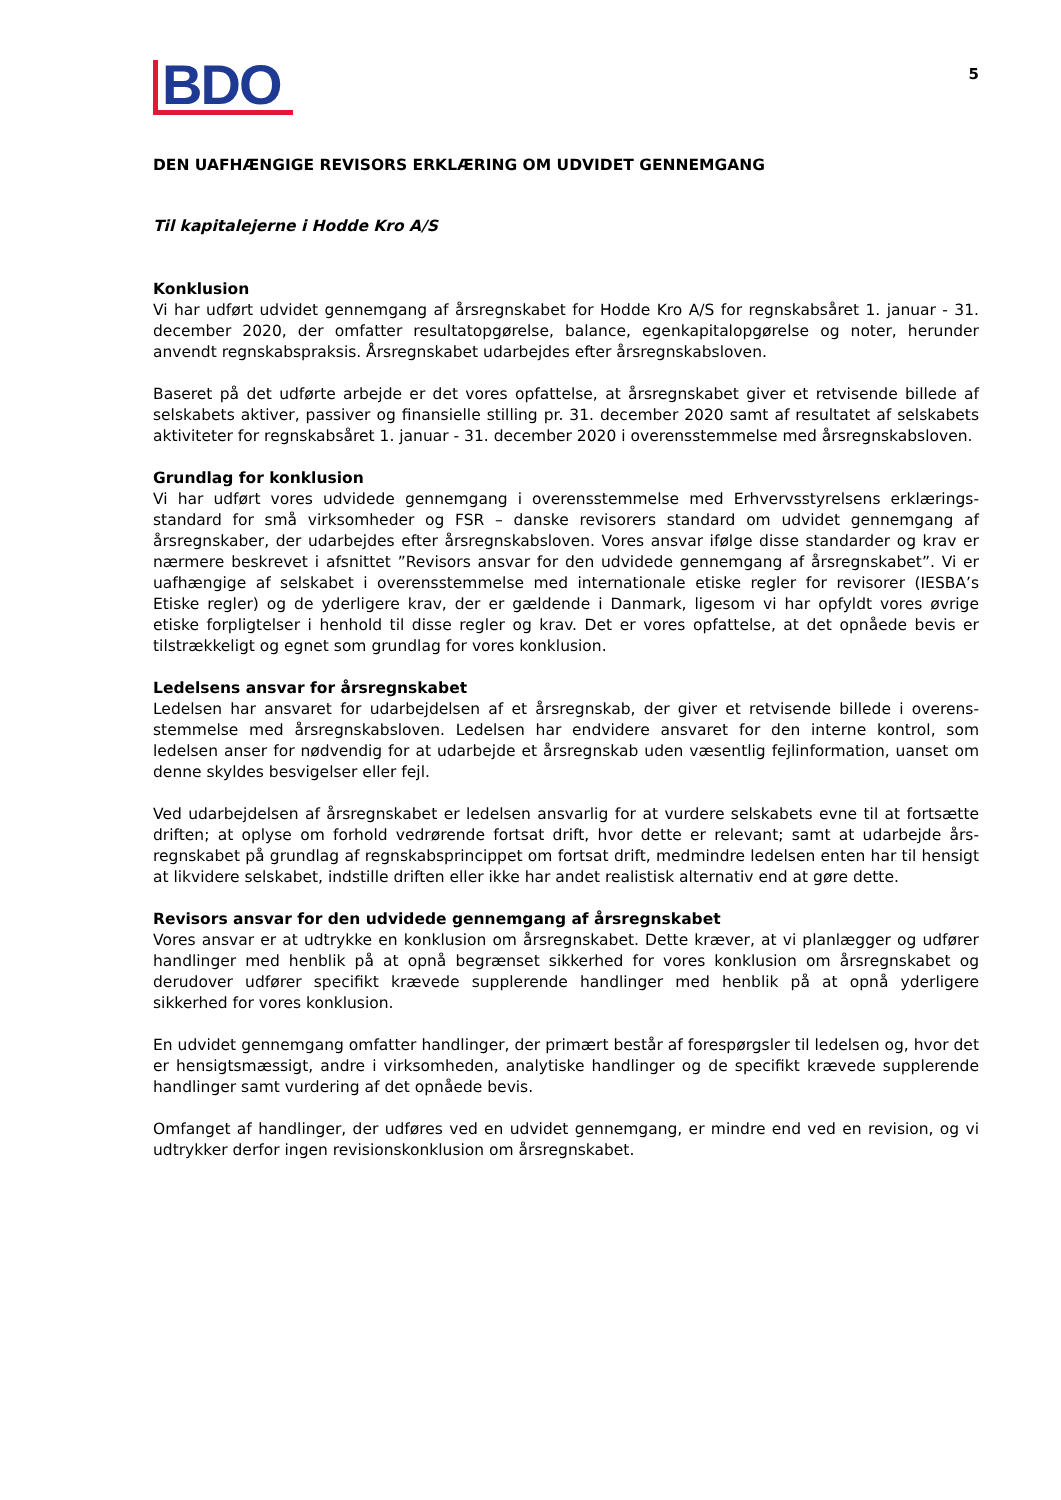BDO
5
DEN UAFHÆNGIGE REVISORS ERKLÆRING OM UDVIDET GENNEMGANG
Til kapitalejerne i Hodde Kro A/S
Konklusion
Vi har udført udvidet gennemgang af årsregnskabet for Hodde Kro A/S for regnskabsåret 1. januar - 31. december 2020, der omfatter resultatopgørelse, balance, egenkapitalopgørelse og noter, herunder anvendt regnskabspraksis. Årsregnskabet udarbejdes efter årsregnskabsloven.
Baseret på det udførte arbejde er det vores opfattelse, at årsregnskabet giver et retvisende billede af selskabets aktiver, passiver og finansielle stilling pr. 31. december 2020 samt af resultatet af selskabets aktiviteter for regnskabsåret 1. januar - 31. december 2020 i overensstemmelse med årsregnskabsloven.
Grundlag for konklusion
Vi har udført vores udvidede gennemgang i overensstemmelse med Erhvervsstyrelsens erklærings-standard for små virksomheder og FSR – danske revisorers standard om udvidet gennemgang af årsregnskaber, der udarbejdes efter årsregnskabsloven. Vores ansvar ifølge disse standarder og krav er nærmere beskrevet i afsnittet ”Revisors ansvar for den udvidede gennemgang af årsregnskabet”. Vi er uafhængige af selskabet i overensstemmelse med internationale etiske regler for revisorer (IESBA’s Etiske regler) og de yderligere krav, der er gældende i Danmark, ligesom vi har opfyldt vores øvrige etiske forpligtelser i henhold til disse regler og krav. Det er vores opfattelse, at det opnåede bevis er tilstrækkeligt og egnet som grundlag for vores konklusion.
Ledelsens ansvar for årsregnskabet
Ledelsen har ansvaret for udarbejdelsen af et årsregnskab, der giver et retvisende billede i overens-stemmelse med årsregnskabsloven. Ledelsen har endvidere ansvaret for den interne kontrol, som ledelsen anser for nødvendig for at udarbejde et årsregnskab uden væsentlig fejlinformation, uanset om denne skyldes besvigelser eller fejl.
Ved udarbejdelsen af årsregnskabet er ledelsen ansvarlig for at vurdere selskabets evne til at fortsætte driften; at oplyse om forhold vedrørende fortsat drift, hvor dette er relevant; samt at udarbejde års-regnskabet på grundlag af regnskabsprincippet om fortsat drift, medmindre ledelsen enten har til hensigt at likvidere selskabet, indstille driften eller ikke har andet realistisk alternativ end at gøre dette.
Revisors ansvar for den udvidede gennemgang af årsregnskabet
Vores ansvar er at udtrykke en konklusion om årsregnskabet. Dette kræver, at vi planlægger og udfører handlinger med henblik på at opnå begrænset sikkerhed for vores konklusion om årsregnskabet og derudover udfører specifikt krævede supplerende handlinger med henblik på at opnå yderligere sikkerhed for vores konklusion.
En udvidet gennemgang omfatter handlinger, der primært består af forespørgsler til ledelsen og, hvor det er hensigtsmæssigt, andre i virksomheden, analytiske handlinger og de specifikt krævede supplerende handlinger samt vurdering af det opnåede bevis.
Omfanget af handlinger, der udføres ved en udvidet gennemgang, er mindre end ved en revision, og vi udtrykker derfor ingen revisionskonklusion om årsregnskabet.